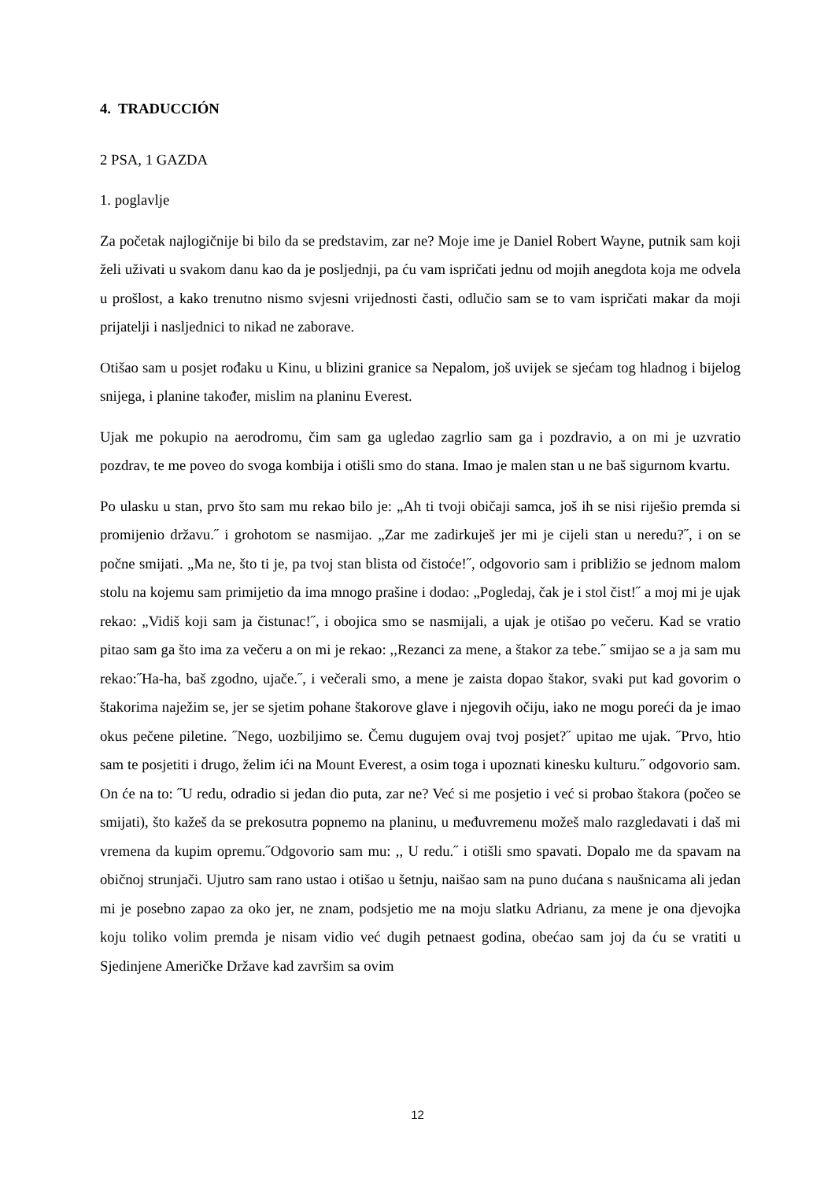4. TRADUCCIÓN
2 PSA, 1 GAZDA
1. poglavlje
Za početak najlogičnije bi bilo da se predstavim, zar ne? Moje ime je Daniel Robert Wayne, putnik sam koji želi uživati u svakom danu kao da je posljednji, pa ću vam ispričati jednu od mojih anegdota koja me odvela u prošlost, a kako trenutno nismo svjesni vrijednosti časti, odlučio sam se to vam ispričati makar da moji prijatelji i nasljednici to nikad ne zaborave.
Otišao sam u posjet rođaku u Kinu, u blizini granice sa Nepalom, još uvijek se sjećam tog hladnog i bijelog snijega, i planine također, mislim na planinu Everest.
Ujak me pokupio na aerodromu, čim sam ga ugledao zagrlio sam ga i pozdravio, a on mi je uzvratio pozdrav, te me poveo do svoga kombija i otišli smo do stana. Imao je malen stan u ne baš sigurnom kvartu.
Po ulasku u stan, prvo što sam mu rekao bilo je: „Ah ti tvoji običaji samca, još ih se nisi riješio premda si promijenio državu.˝ i grohotom se nasmijao. „Zar me zadirkuješ jer mi je cijeli stan u neredu?˝, i on se počne smijati. „Ma ne, što ti je, pa tvoj stan blista od čistoće!˝, odgovorio sam i približio se jednom malom stolu na kojemu sam primijetio da ima mnogo prašine i dodao: „Pogledaj, čak je i stol čist!˝ a moj mi je ujak rekao: „Vidiš koji sam ja čistunac!˝, i obojica smo se nasmijali, a ujak je otišao po večeru. Kad se vratio pitao sam ga što ima za večeru a on mi je rekao: ,,Rezanci za mene, a štakor za tebe.˝ smijao se a ja sam mu rekao:˝Ha-ha, baš zgodno, ujače.˝, i večerali smo, a mene je zaista dopao štakor, svaki put kad govorim o štakorima naježim se, jer se sjetim pohane štakorove glave i njegovih očiju, iako ne mogu poreći da je imao okus pečene piletine. ˝Nego, uozbiljimo se. Čemu dugujem ovaj tvoj posjet?˝ upitao me ujak. ˝Prvo, htio sam te posjetiti i drugo, želim ići na Mount Everest, a osim toga i upoznati kinesku kulturu.˝ odgovorio sam. On će na to: ˝U redu, odradio si jedan dio puta, zar ne? Već si me posjetio i već si probao štakora (počeo se smijati), što kažeš da se prekosutra popnemo na planinu, u međuvremenu možeš malo razgledavati i daš mi vremena da kupim opremu.˝Odgovorio sam mu: ,, U redu.˝ i otišli smo spavati. Dopalo me da spavam na običnoj strunjači. Ujutro sam rano ustao i otišao u šetnju, naišao sam na puno dućana s naušnicama ali jedan mi je posebno zapao za oko jer, ne znam, podsjetio me na moju slatku Adrianu, za mene je ona djevojka koju toliko volim premda je nisam vidio već dugih petnaest godina, obećao sam joj da ću se vratiti u Sjedinjene Američke Države kad završim sa ovim
12